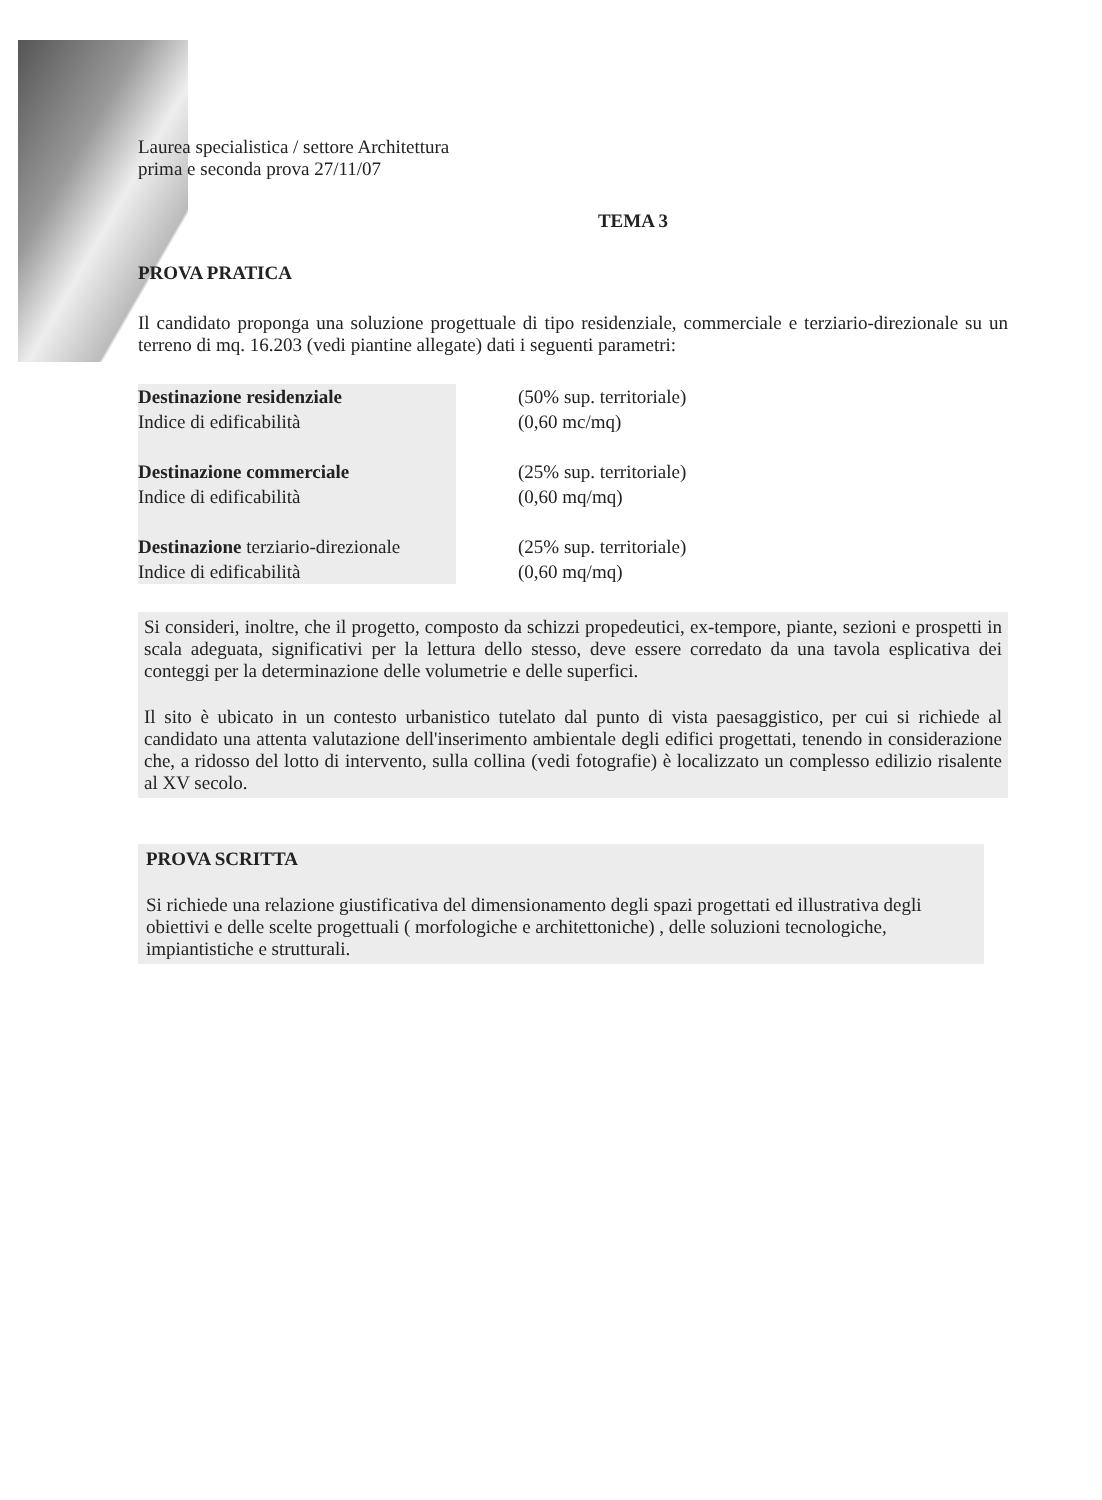Laurea specialistica / settore Architettura
prima e seconda prova 27/11/07
TEMA 3
PROVA PRATICA
Il candidato proponga una soluzione progettuale di tipo residenziale, commerciale e terziario-direzionale su un terreno di mq. 16.203 (vedi piantine allegate) dati i seguenti parametri:
Destinazione residenziale
Indice di edificabilità
Destinazione commerciale
Indice di edificabilità
Destinazione terziario-direzionale
Indice di edificabilità
(50% sup. territoriale)
(0,60 mc/mq)
(25% sup. territoriale)
(0,60 mq/mq)
(25% sup. territoriale)
(0,60 mq/mq)
Si consideri, inoltre, che il progetto, composto da schizzi propedeutici, ex-tempore, piante, sezioni e prospetti in scala adeguata, significativi per la lettura dello stesso, deve essere corredato da una tavola esplicativa dei conteggi per la determinazione delle volumetrie e delle superfici.
Il sito è ubicato in un contesto urbanistico tutelato dal punto di vista paesaggistico, per cui si richiede al candidato una attenta valutazione dell'inserimento ambientale degli edifici progettati, tenendo in considerazione che, a ridosso del lotto di intervento, sulla collina (vedi fotografie) è localizzato un complesso edilizio risalente al XV secolo.
PROVA SCRITTA
Si richiede una relazione giustificativa del dimensionamento degli spazi progettati ed illustrativa degli obiettivi e delle scelte progettuali ( morfologiche e architettoniche) , delle soluzioni tecnologiche, impiantistiche e strutturali.